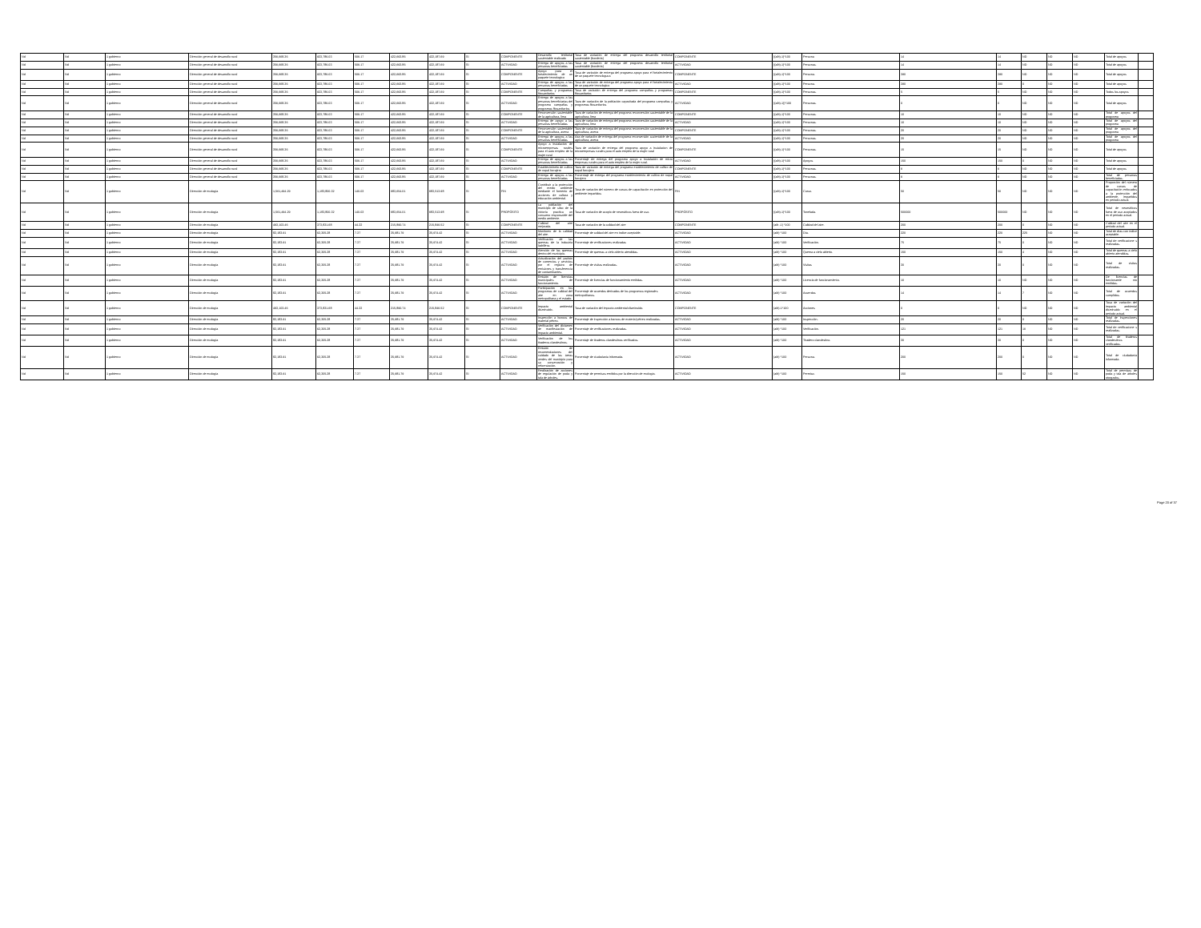| Nd | Nd | 1 gobierno | Dirección general de desarrollo rural | 356,668.36 | 923,786.03 | 506.17 | 422,693.86 | 422,187.69 | SI | COMPONENTE | Desarrollo territorial sustentable realizado | Tasa de variación de entrega del programa desarrollo territorial sustentable (borderia) | COMPONENTE | ((a/b)-1)*100 | Persona | 14 | 14 | ND | ND | ND | Total de apoyos | |
| Nd | Nd | 1 gobierno | Dirección general de desarrollo rural | 356,668.36 | 923,786.03 | 506.17 | 422,693.86 | 422,187.69 | SI | ACTIVIDAD | Entrega de apoyos a las personas beneficiadas | Tasa de variación de entrega del programa desarrollo territorial sustentable (borderia) | ACTIVIDAD | ((a/b)-1)*100 | Personas. | 14 | 14 | ND | ND | ND | Total de apoyos | |
| Nd | Nd | 1 gobierno | Dirección general de desarrollo rural | 356,668.36 | 923,786.03 | 506.17 | 422,693.86 | 422,187.69 | SI | COMPONENTE | Apoyo para el fortalecimiento de un paquete tecnologico | Tasa de variación de entrega del programa apoyo para el fortalecimiento de un paquete tecnologuca | COMPONENTE | ((a/b)-1)*100 | Persona. | 390 | 390 | ND | ND | ND | Total de apoyos | |
| Nd | Nd | 1 gobierno | Dirección general de desarrollo rural | 356,668.36 | 923,786.03 | 506.17 | 422,693.86 | 422,187.69 | SI | ACTIVIDAD | Entrega de apoyos a las personas beneficiadas | Tasa de variación de entrega del programa apoyo para el fortalecimiento de un paquete tecnologico | ACTIVIDAD | ((a/b)-1)*100 | Persona. | 390 | 390 | 0 | ND | ND | Total de apoyos | |
| Nd | Nd | 1 gobierno | Dirección general de desarrollo rural | 356,668.36 | 923,786.03 | 506.17 | 422,693.86 | 422,187.69 | SI | COMPONENTE | Campañas y programas fitosanitarios | Tasa de variación de entrega del programa campañas y programas fitosanitarios | COMPONENTE | ((a/b)-1)*100 | Personas. | 5 | 5 | ND | ND | ND | Todos los apoyos | |
| Nd | Nd | 1 gobierno | Dirección general de desarrollo rural | 356,668.36 | 923,786.03 | 506.17 | 422,693.86 | 422,187.69 | SI | ACTIVIDAD | Entrega de apoyos a las personas beneficiarias del programa campañas y programas fitosanitarios | Taza de variación de la población capacitada del programa campañas y programas fitosanitarios | ACTIVIDAD | ((a/b)-1))*100 | Personas. | 0 | 0 | ND | ND | ND | Total de apoyos | |
| Nd | Nd | 1 gobierno | Dirección general de desarrollo rural | 356,668.36 | 923,786.03 | 506.17 | 422,693.86 | 422,187.69 | SI | COMPONENTE | Reconversión sustentable de la agricultura, lima | Taza de variación de entrega del programa reconversión sustentable de la agricultura, lima | COMPONENTE | ((a/b)-1)*100 | Personas. | 10 | 10 | ND | ND | ND | Total de apoyos del programa | |
| Nd | Nd | 1 gobierno | Dirección general de desarrollo rural | 356,668.36 | 923,786.03 | 506.17 | 422,693.86 | 422,187.69 | SI | ACTIVIDAD | Entrega de apoyo a las personas beneficiadas | Taza de variación de entrega del programa reconversión sustentable de la agricultura, lima | ACTIVIDAD | ((a/b)-1)*100 | Personas. | 10 | 10 | ND | ND | ND | Total de apoyos del programa | |
| Nd | Nd | 1 gobierno | Dirección general de desarrollo rural | 356,668.36 | 923,786.03 | 506.17 | 422,693.86 | 422,187.69 | SI | COMPONENTE | Reconversión sustentable de la agricultura, avena | Taza de variación de entrega del programa reconversión sustentable de la agricultura, avena | COMPONENTE | ((a/b)-1)*100 | Personas. | 20 | 20 | ND | ND | ND | Total de apoyos del programa | |
| Nd | Nd | 1 gobierno | Dirección general de desarrollo rural | 356,668.36 | 923,786.03 | 506.17 | 422,693.86 | 422,187.69 | SI | ACTIVIDAD | Entrega de apoyos a las personas beneficiadas | Aza de variación de entrega del programa reconversión sustentable de la agricultura, avena | ACTIVIDAD | ((a/b)-1)*100 | Personas. | 20 | 20 | ND | ND | ND | Total de apoyos del programa | |
| Nd | Nd | 1 gobierno | Dirección general de desarrollo rural | 356,668.36 | 923,786.03 | 506.17 | 422,693.86 | 422,187.69 | SI | COMPONENTE | Apoyo a instalacion de microempresas rurales para el auto empleo de la mujer rural | Taza de variación de entrega del programa apoyo a instalacion de microempresas rurales para el auto empleo de la mujer rural | COMPONENTE | ((a/b)-1)*100 | Personas. | 15 | 15 | ND | ND | ND | Total de apoyos | |
| Nd | Nd | 1 gobierno | Dirección general de desarrollo rural | 356,668.36 | 923,786.03 | 506.17 | 422,693.86 | 422,187.69 | SI | ACTIVIDAD | Entrega de apoyos a las personas beneficiadas | Porcentaje de entrega del programa apoyo a instalación de micro empresas rurales para el auto empleo de la mujer rural. | ACTIVIDAD | ((a/b)-1)*100 | Apoyos | 150 | 150 | 0 | ND | ND | Total de apoyos | |
| Nd | Nd | 1 gobierno | Dirección general de desarrollo rural | 356,668.36 | 923,786.03 | 506.17 | 422,693.86 | 422,187.69 | SI | COMPONENTE | Establecimineto de cultivo de nopal forrajero | Taza de variación de entrega del programa establecimiento de cultivo de nopal forrajero | COMPONENTE | ((a/b)-1)*100 | Personas. | 6 | 6 | ND | ND | ND | Total de apoyos | |
| Nd | Nd | 1 gobierno | Dirección general de desarrollo rural | 356,668.36 | 923,786.03 | 506.17 | 422,693.86 | 422,187.69 | SI | ACTIVIDAD | Entrega de apoyos a las personas beneficiadas | Porcentaje de entrega del programa establecimiento de cultivo de nopal forrajero | ACTIVIDAD | ((a/b)-1)*100 | Personas. | 6 | 6 | ND | ND | ND | Total de personas beneficiadas. | |
| Nd | Nd | 1 gobierno | Dirección de ecologia | 1,561,494.29 | 1,183,800.32 | 140.03 | 683,654.01 | 683,513.98 | SI | FIN | Contribuir a la protección del medio ambiente mediante el fomento de acciones de cultura y educación ambiental. | Tasa de variación del número de cursos de capacitación en protección del ambiente impartidos | FIN | ((a/b)-1)*100 | Curso. | 50 | 50 | ND | ND | ND | Proporción del número de cursos de capacitación enfocados a la protección del ambiente, impartidos en periodo actual. | |
| Nd | Nd | 1 gobierno | Dirección de ecologia | 1,561,494.29 | 1,183,800.32 | 140.03 | 683,654.01 | 683,513.98 | SI | PROPÓSITO | La población del municipio de silao de la victoria practica un consumo responsable del medio ambiente. | Tasa de variación de acopio de neumáticos fuera de uso. | PROPÓSITO | ((a/b)-1)*100 | Tonelada. | 500000 | 500000 | ND | ND | ND | Total de neumáticos fuera de uso acopiados en el periodo actual. | |
| Nd | Nd | 1 gobierno | Dirección de ecologia | 493,103.46 | 373,831.68 | 44.22 | 215,890.74 | 215,846.52 | SI | COMPONENTE | Calidad del aire mejorada. | Tasa de variación de la calidad del aire | COMPONENTE | (a/b -1) *100 | Calidad del aire. | 200 | 200 | 0 | ND | ND | Calidad del aire en el periodo actual. | |
| Nd | Nd | 1 gobierno | Dirección de ecologia | 82,183.91 | 62,305.28 | 7.37 | 35,981.79 | 35,974.42 | SI | ACTIVIDAD | Monitoreo de la calidad del aire. | Porcentaje de calidad del aire en índice aceptable. | ACTIVIDAD | (a/b) *100 | Día. | 220 | 220 | 225 | ND | ND | Total de días con índice aceptable. | |
| Nd | Nd | 1 gobierno | Dirección de ecologia | 82,183.91 | 62,305.28 | 7.37 | 35,981.79 | 35,974.42 | SI | ACTIVIDAD | Verificación de las quemas de la industria ladrillera. | Porcentaje de verificaciones realizadas | ACTIVIDAD | (a/b) *100 | Verificación. | 75 | 75 | 0 | ND | ND | Total de verificacione s realizadas. | |
| Nd | Nd | 1 gobierno | Dirección de ecologia | 82,183.91 | 62,305.28 | 7.37 | 35,981.79 | 35,974.42 | SI | ACTIVIDAD | Atención de las quemas dentro del municipio. | Porcentaje de quemas a cielo abierto atendidas. | ACTIVIDAD | (a/b) *100 | Quema a cielo abierto. | 150 | 150 | 4 | ND | ND | Total de quemas a cielo abierto atendidas. | |
| Nd | Nd | 1 gobierno | Dirección de ecologia | 82,183.91 | 62,305.28 | 7.37 | 35,981.79 | 35,974.42 | SI | ACTIVIDAD | Actualización del padrón de comercios y servicios por el registro de emisiones y transferencia de contaminantes. | Porcentaje de visitas realizadas. | ACTIVIDAD | (a/b) *100 | Visitas | 30 | 30 | 0 | ND | ND | Total de visitas realizadas. | |
| Nd | Nd | 1 gobierno | Dirección de ecologia | 82,183.91 | 62,305.28 | 7.37 | 35,981.79 | 35,974.42 | SI | ACTIVIDAD | Emisión de licencias municipales de funcionamiento. | Porcentaje de licencias de funcionamiento emitidas. | ACTIVIDAD | (a/b) *100 | Licencia de funcionamiento. | 10 | 10 | ND | ND | ND | De licencias de funcionamie nto emitidas. | |
| Nd | Nd | 1 gobierno | Dirección de ecologia | 82,183.91 | 62,305.28 | 7.37 | 35,981.79 | 35,974.42 | SI | ACTIVIDAD | Participación en los programas de calidad del aire en zona metropolitana y el estado. | Porcentaje de acuerdos derivados de los programas regionales metropolitanos. | ACTIVIDAD | (a/b) *100 | Acuerdos | 14 | 14 | 7 | ND | ND | Total de acuerdos cumplidos. | |
| Nd | Nd | 1 gobierno | Dirección de ecologia | 493,103.46 | 373,831.68 | 44.22 | 215,890.74 | 215,846.52 | SI | COMPONENTE | Impacto ambiental disminuido. | Tasa de variación del impacto ambiental disminuido. | COMPONENTE | (a/b)-1*100 | Acciones | 0 | 0 | ND | ND | ND | Tasa de variación del impacto ambiental disminuido en el periodo actual. | |
| Nd | Nd | 1 gobierno | Dirección de ecologia | 82,183.91 | 62,305.28 | 7.37 | 35,981.79 | 35,974.42 | SI | ACTIVIDAD | Inspección a bancos de material pétreo. | Porcentaje de inspección a bancos de material pétreo realizadas. | ACTIVIDAD | (a/b) *100 | Inspección. | 20 | 20 | 0 | ND | ND | Total de inspecciones realizadas. | |
| Nd | Nd | 1 gobierno | Dirección de ecologia | 82,183.91 | 62,305.28 | 7.37 | 35,981.79 | 35,974.42 | SI | ACTIVIDAD | Verificación del dictamen de manifestación de impacto ambiental. | Porcentaje de verificaciones realizadas. | ACTIVIDAD | (a/b) *100 | Verificación. | 121 | 121 | 16 | ND | ND | Total de verificacione s realizadas. | |
| Nd | Nd | 1 gobierno | Dirección de ecologia | 82,183.91 | 62,305.28 | 7.37 | 35,981.79 | 35,974.42 | SI | ACTIVIDAD | Verificación de los tiraderos clandestinos. | Porcentaje de tiraderos clandestinos verificados. | ACTIVIDAD | (a/b) *100 | Tiradero clandestino. | 30 | 30 | 0 | ND | ND | Total de tiraderos clandestinos verificados. | |
| Nd | Nd | 1 gobierno | Dirección de ecologia | 82,183.91 | 62,305.28 | 7.37 | 35,981.79 | 35,974.42 | SI | ACTIVIDAD | Emisión de recomendaciones del cuidado de las áreas verdes del municipio para su conservación y reforestación. | Porcentaje de ciudadanía informada. | ACTIVIDAD | (a/b) *100 | Persona. | 200 | 200 | 0 | ND | ND | Total de ciudadanía informada. | |
| Nd | Nd | 1 gobierno | Dirección de ecologia | 82,183.91 | 62,305.28 | 7.37 | 35,981.79 | 35,974.42 | SI | ACTIVIDAD | Realización de acciones de regulación de poda y tala de árboles. | Porcentaje de permisos emitidos por la dirección de ecología. | ACTIVIDAD | (a/b) *100 | Permiso. | 150 | 150 | 52 | ND | ND | Total de permisos de poda y tala de árboles otorgados. | |
Page 20 of 37